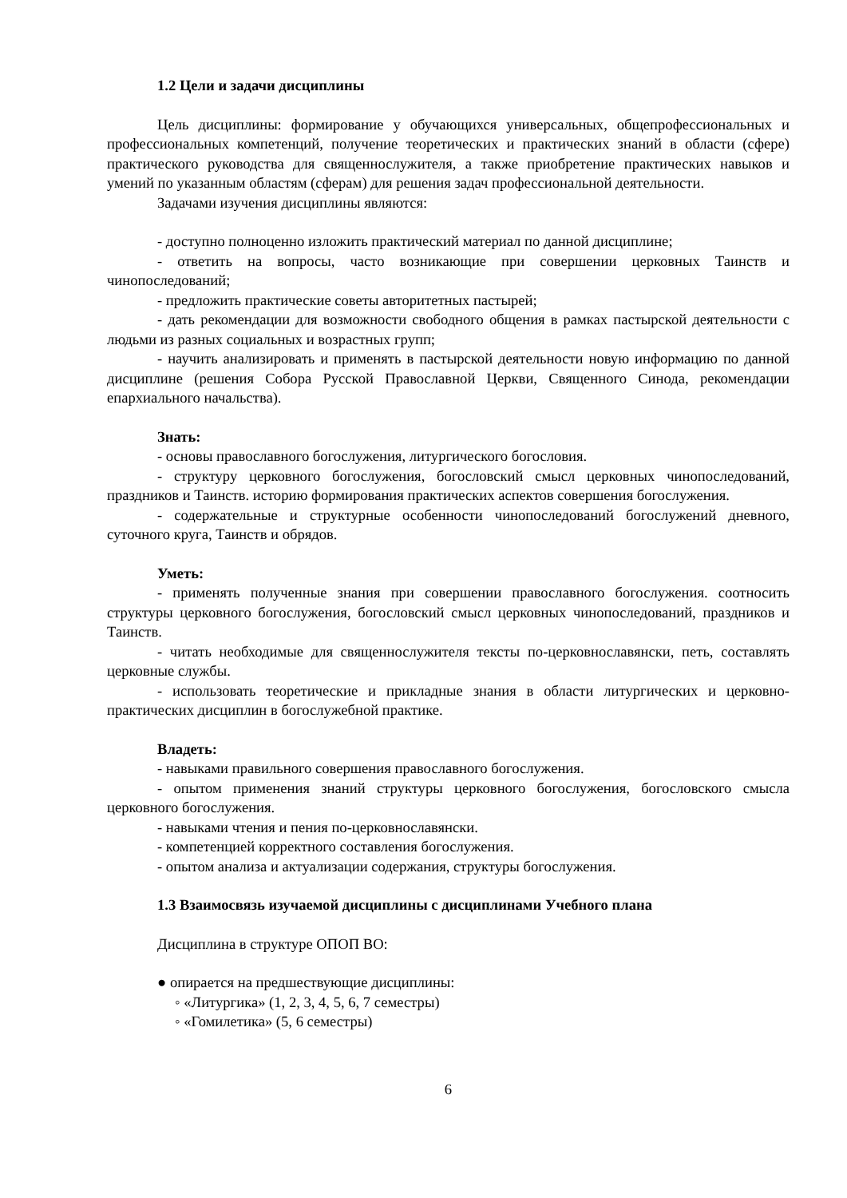1.2 Цели и задачи дисциплины
Цель дисциплины: формирование у обучающихся универсальных, общепрофессиональных и профессиональных компетенций, получение теоретических и практических знаний в области (сфере) практического руководства для священнослужителя, а также приобретение практических навыков и умений по указанным областям (сферам) для решения задач профессиональной деятельности.
Задачами изучения дисциплины являются:
- доступно полноценно изложить практический материал по данной дисциплине;
- ответить на вопросы, часто возникающие при совершении церковных Таинств и чинопоследований;
- предложить практические советы авторитетных пастырей;
- дать рекомендации для возможности свободного общения в рамках пастырской деятельности с людьми из разных социальных и возрастных групп;
- научить анализировать и применять в пастырской деятельности новую информацию по данной дисциплине (решения Собора Русской Православной Церкви, Священного Синода, рекомендации епархиального начальства).
Знать:
- основы православного богослужения, литургического богословия.
- структуру церковного богослужения, богословский смысл церковных чинопоследований, праздников и Таинств. историю формирования практических аспектов совершения богослужения.
- содержательные и структурные особенности чинопоследований богослужений дневного, суточного круга, Таинств и обрядов.
Уметь:
- применять полученные знания при совершении православного богослужения. соотносить структуры церковного богослужения, богословский смысл церковных чинопоследований, праздников и Таинств.
- читать необходимые для священнослужителя тексты по-церковнославянски, петь, составлять церковные службы.
- использовать теоретические и прикладные знания в области литургических и церковно-практических дисциплин в богослужебной практике.
Владеть:
- навыками правильного совершения православного богослужения.
- опытом применения знаний структуры церковного богослужения, богословского смысла церковного богослужения.
- навыками чтения и пения по-церковнославянски.
- компетенцией корректного составления богослужения.
- опытом анализа и актуализации содержания, структуры богослужения.
1.3 Взаимосвязь изучаемой дисциплины с дисциплинами Учебного плана
Дисциплина в структуре ОПОП ВО:
● опирается на предшествующие дисциплины:
◦ «Литургика» (1, 2, 3, 4, 5, 6, 7 семестры)
◦ «Гомилетика» (5, 6 семестры)
6